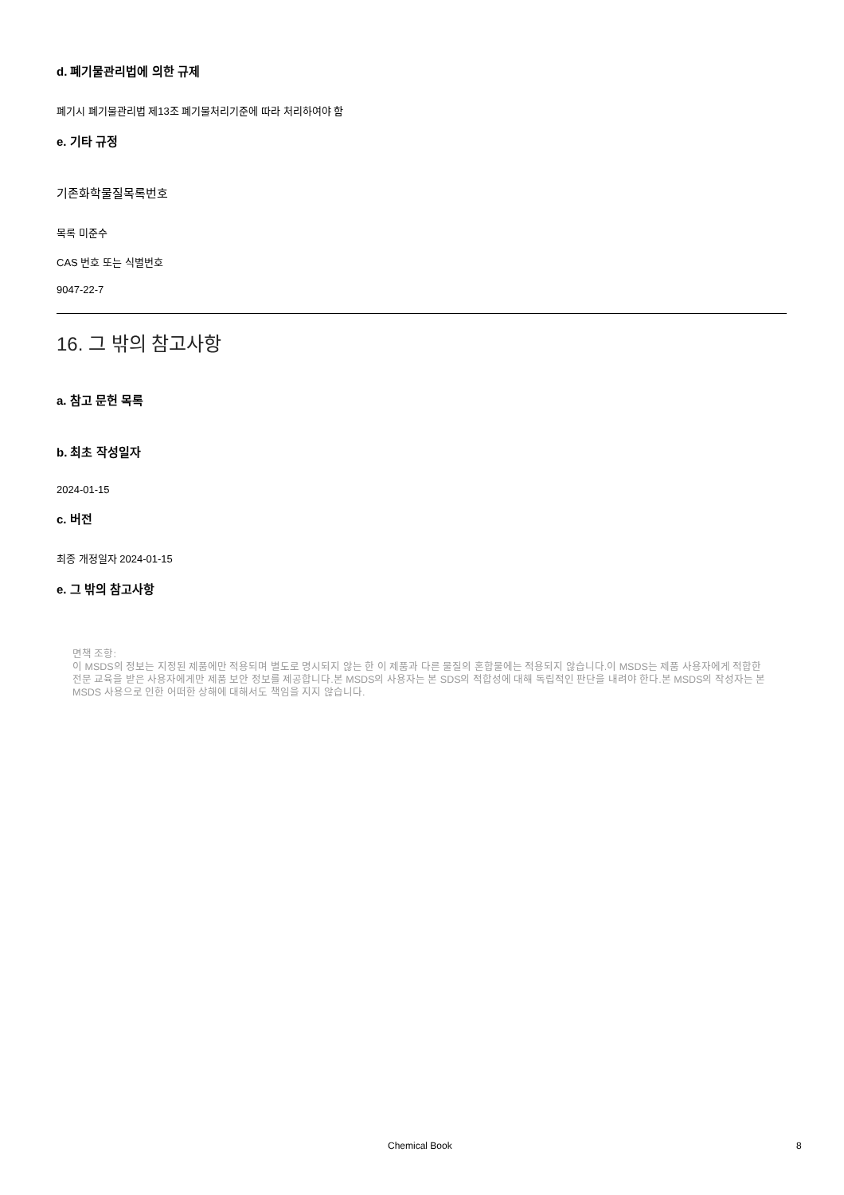d. 폐기물관리법에 의한 규제
폐기시 폐기물관리법 제13조 폐기물처리기준에 따라 처리하여야 함
e. 기타 규정
기존화학물질목록번호
목록 미준수
CAS 번호 또는 식별번호
9047-22-7
16. 그 밖의 참고사항
a. 참고 문헌 목록
b. 최초 작성일자
2024-01-15
c. 버전
최종 개정일자 2024-01-15
e. 그 밖의 참고사항
면책 조항:
이 MSDS의 정보는 지정된 제품에만 적용되며 별도로 명시되지 않는 한 이 제품과 다른 물질의 혼합물에는 적용되지 않습니다.이 MSDS는 제품 사용자에게 적합한 전문 교육을 받은 사용자에게만 제품 보안 정보를 제공합니다.본 MSDS의 사용자는 본 SDS의 적합성에 대해 독립적인 판단을 내려야 한다.본 MSDS의 작성자는 본 MSDS 사용으로 인한 어떠한 상해에 대해서도 책임을 지지 않습니다.
Chemical Book 8